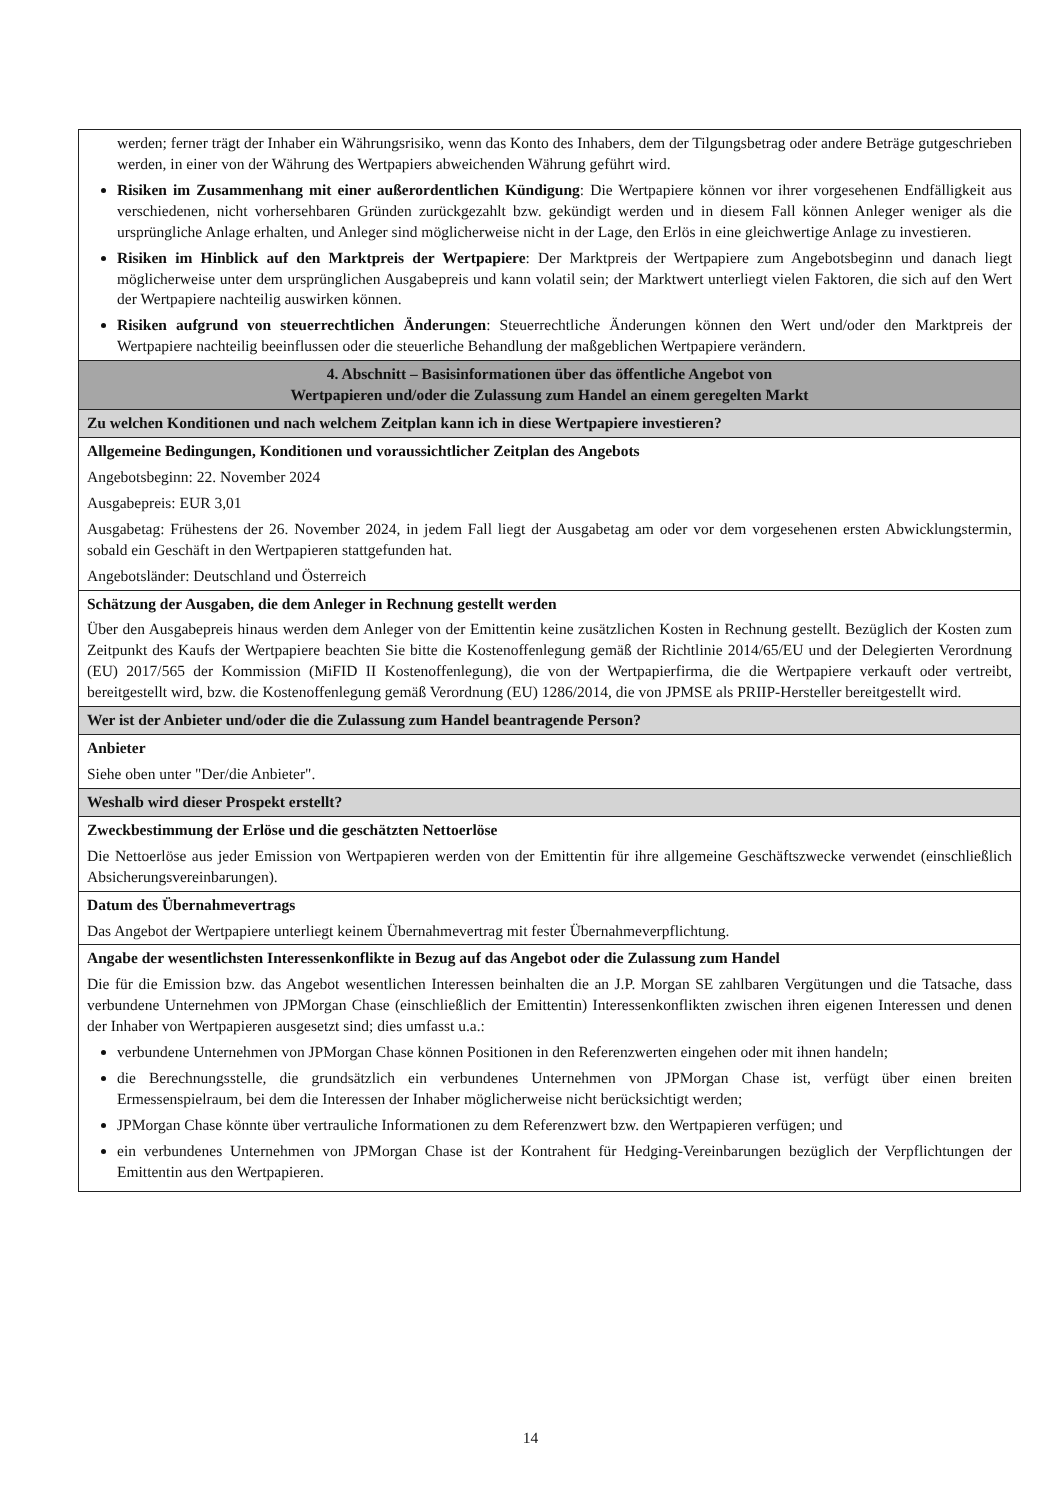| werden; ferner trägt der Inhaber ein Währungsrisiko, wenn das Konto des Inhabers, dem der Tilgungsbetrag oder andere Beträge gutgeschrieben werden, in einer von der Währung des Wertpapiers abweichenden Währung geführt wird. Risiken im Zusammenhang mit einer außerordentlichen Kündigung : Die Wertpapiere können vor ihrer vorgesehenen Endfälligkeit aus verschiedenen, nicht vorhersehbaren Gründen zurückgezahlt bzw. gekündigt werden und in diesem Fall können Anleger weniger als die ursprüngliche Anlage erhalten, und Anleger sind möglicherweise nicht in der Lage, den Erlös in eine gleichwertige Anlage zu investieren. Risiken im Hinblick auf den Marktpreis der Wertpapiere : Der Marktpreis der Wertpapiere zum Angebotsbeginn und danach liegt möglicherweise unter dem ursprünglichen Ausgabepreis und kann volatil sein; der Marktwert unterliegt vielen Faktoren, die sich auf den Wert der Wertpapiere nachteilig auswirken können. Risiken aufgrund von steuerrechtlichen Änderungen : Steuerrechtliche Änderungen können den Wert und/oder den Marktpreis der Wertpapiere nachteilig beeinflussen oder die steuerliche Behandlung der maßgeblichen Wertpapiere verändern. |
| 4. Abschnitt – Basisinformationen über das öffentliche Angebot von Wertpapieren und/oder die Zulassung zum Handel an einem geregelten Markt |
| Zu welchen Konditionen und nach welchem Zeitplan kann ich in diese Wertpapiere investieren? |
| Allgemeine Bedingungen, Konditionen und voraussichtlicher Zeitplan des Angebots Angebotsbeginn: 22. November 2024 Ausgabepreis: EUR 3,01 Ausgabetag: Frühestens der 26. November 2024, in jedem Fall liegt der Ausgabetag am oder vor dem vorgesehenen ersten Abwicklungstermin, sobald ein Geschäft in den Wertpapieren stattgefunden hat. Angebotsländer: Deutschland und Österreich |
| Schätzung der Ausgaben, die dem Anleger in Rechnung gestellt werden Über den Ausgabepreis hinaus werden dem Anleger von der Emittentin keine zusätzlichen Kosten in Rechnung gestellt. Bezüglich der Kosten zum Zeitpunkt des Kaufs der Wertpapiere beachten Sie bitte die Kostenoffenlegung gemäß der Richtlinie 2014/65/EU und der Delegierten Verordnung (EU) 2017/565 der Kommission (MiFID II Kostenoffenlegung), die von der Wertpapierfirma, die die Wertpapiere verkauft oder vertreibt, bereitgestellt wird, bzw. die Kostenoffenlegung gemäß Verordnung (EU) 1286/2014, die von JPMSE als PRIIP-Hersteller bereitgestellt wird. |
| Wer ist der Anbieter und/oder die die Zulassung zum Handel beantragende Person? |
| Anbieter Siehe oben unter "Der/die Anbieter". |
| Weshalb wird dieser Prospekt erstellt? |
| Zweckbestimmung der Erlöse und die geschätzten Nettoerlöse Die Nettoerlöse aus jeder Emission von Wertpapieren werden von der Emittentin für ihre allgemeine Geschäftszwecke verwendet (einschließlich Absicherungsvereinbarungen). |
| Datum des Übernahmevertrags Das Angebot der Wertpapiere unterliegt keinem Übernahmevertrag mit fester Übernahmeverpflichtung. |
| Angabe der wesentlichsten Interessenkonflikte in Bezug auf das Angebot oder die Zulassung zum Handel Die für die Emission bzw. das Angebot wesentlichen Interessen beinhalten die an J.P. Morgan SE zahlbaren Vergütungen und die Tatsache, dass verbundene Unternehmen von JPMorgan Chase (einschließlich der Emittentin) Interessenkonflikten zwischen ihren eigenen Interessen und denen der Inhaber von Wertpapieren ausgesetzt sind; dies umfasst u.a.: verbundene Unternehmen von JPMorgan Chase können Positionen in den Referenzwerten eingehen oder mit ihnen handeln; die Berechnungsstelle, die grundsätzlich ein verbundenes Unternehmen von JPMorgan Chase ist, verfügt über einen breiten Ermessenspielraum, bei dem die Interessen der Inhaber möglicherweise nicht berücksichtigt werden; JPMorgan Chase könnte über vertrauliche Informationen zu dem Referenzwert bzw. den Wertpapieren verfügen; und ein verbundenes Unternehmen von JPMorgan Chase ist der Kontrahent für Hedging-Vereinbarungen bezüglich der Verpflichtungen der Emittentin aus den Wertpapieren. |
14